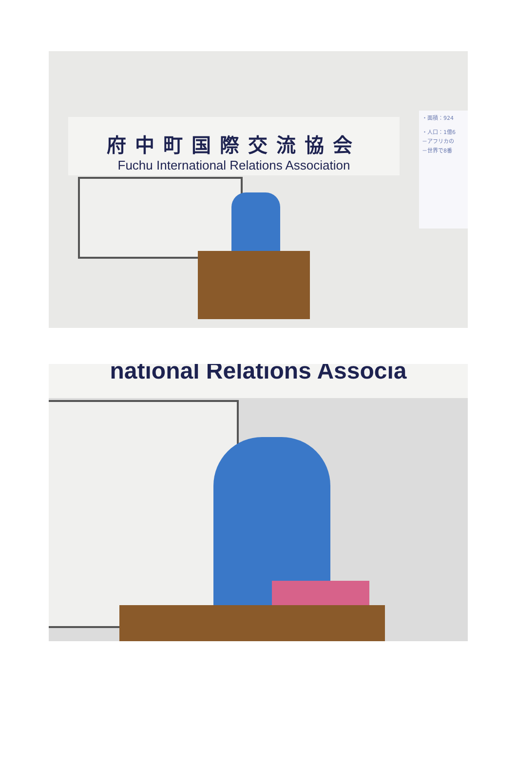府中町国際交流協会
Fuchu International Relations Association
・面積：924
・人口：1億6
－アフリカの
－世界で8番
national Relations Associa